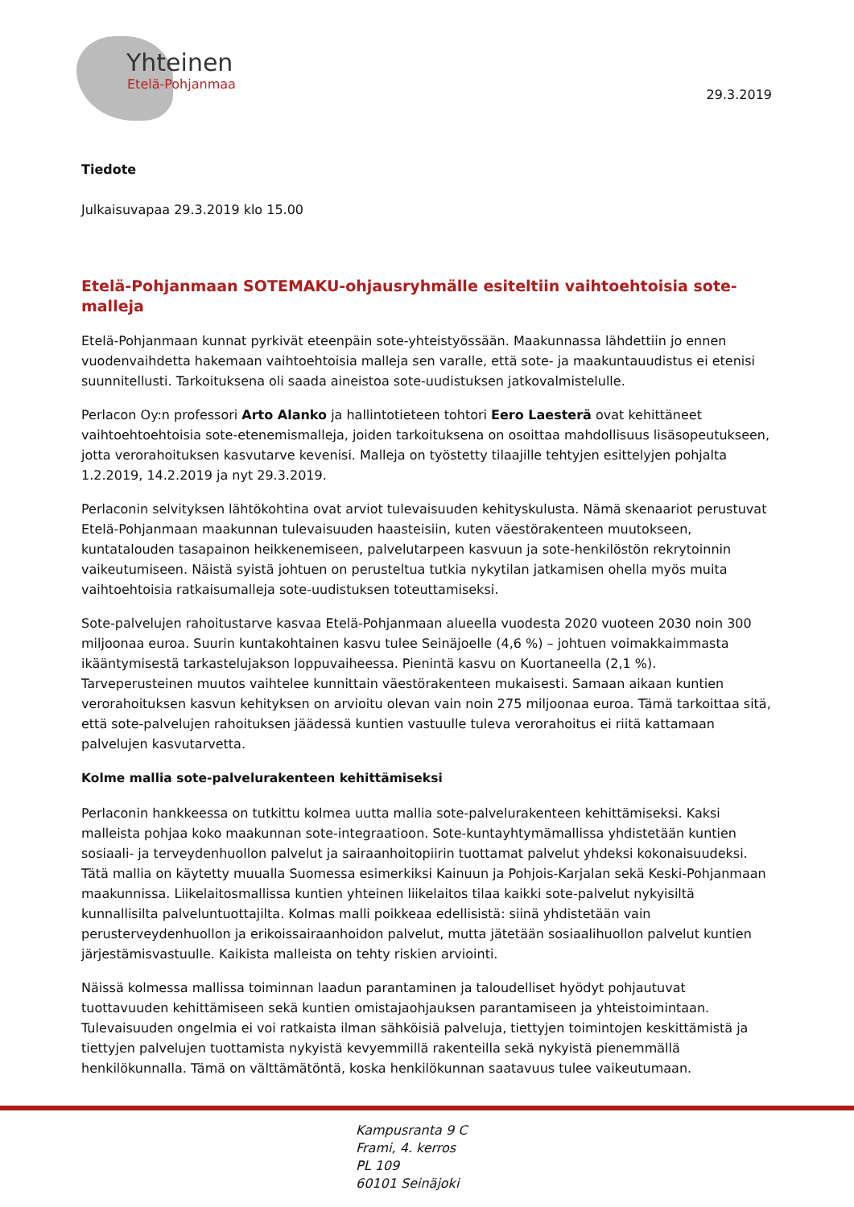Yhteinen
Etelä-Pohjanmaa
29.3.2019
Tiedote
Julkaisuvapaa 29.3.2019 klo 15.00
Etelä-Pohjanmaan SOTEMAKU-ohjausryhmälle esiteltiin vaihtoehtoisia sote-malleja
Etelä-Pohjanmaan kunnat pyrkivät eteenpäin sote-yhteistyössään. Maakunnassa lähdettiin jo ennen vuodenvaihdetta hakemaan vaihtoehtoisia malleja sen varalle, että sote- ja maakuntauudistus ei etenisi suunnitellusti. Tarkoituksena oli saada aineistoa sote-uudistuksen jatkovalmistelulle.
Perlacon Oy:n professori Arto Alanko ja hallintotieteen tohtori Eero Laesterä ovat kehittäneet vaihtoehtoehtoisia sote-etenemismalleja, joiden tarkoituksena on osoittaa mahdollisuus lisäsopeutukseen, jotta verorahoituksen kasvutarve kevenisi. Malleja on työstetty tilaajille tehtyjen esittelyjen pohjalta 1.2.2019, 14.2.2019 ja nyt 29.3.2019.
Perlaconin selvityksen lähtökohtina ovat arviot tulevaisuuden kehityskulusta. Nämä skenaariot perustuvat Etelä-Pohjanmaan maakunnan tulevaisuuden haasteisiin, kuten väestörakenteen muutokseen, kuntatalouden tasapainon heikkenemiseen, palvelutarpeen kasvuun ja sote-henkilöstön rekrytoinnin vaikeutumiseen. Näistä syistä johtuen on perusteltua tutkia nykytilan jatkamisen ohella myös muita vaihtoehtoisia ratkaisumalleja sote-uudistuksen toteuttamiseksi.
Sote-palvelujen rahoitustarve kasvaa Etelä-Pohjanmaan alueella vuodesta 2020 vuoteen 2030 noin 300 miljoonaa euroa. Suurin kuntakohtainen kasvu tulee Seinäjoelle (4,6 %) – johtuen voimakkaimmasta ikääntymisestä tarkastelujakson loppuvaiheessa. Pienintä kasvu on Kuortaneella (2,1 %). Tarveperusteinen muutos vaihtelee kunnittain väestörakenteen mukaisesti. Samaan aikaan kuntien verorahoituksen kasvun kehityksen on arvioitu olevan vain noin 275 miljoonaa euroa. Tämä tarkoittaa sitä, että sote-palvelujen rahoituksen jäädessä kuntien vastuulle tuleva verorahoitus ei riitä kattamaan palvelujen kasvutarvetta.
Kolme mallia sote-palvelurakenteen kehittämiseksi
Perlaconin hankkeessa on tutkittu kolmea uutta mallia sote-palvelurakenteen kehittämiseksi. Kaksi malleista pohjaa koko maakunnan sote-integraatioon. Sote-kuntayhtymämallissa yhdistetään kuntien sosiaali- ja terveydenhuollon palvelut ja sairaanhoitopiirin tuottamat palvelut yhdeksi kokonaisuudeksi. Tätä mallia on käytetty muualla Suomessa esimerkiksi Kainuun ja Pohjois-Karjalan sekä Keski-Pohjanmaan maakunnissa. Liikelaitosmallissa kuntien yhteinen liikelaitos tilaa kaikki sote-palvelut nykyisiltä kunnallisilta palveluntuottajilta. Kolmas malli poikkeaa edellisistä: siinä yhdistetään vain perusterveydenhuollon ja erikoissairaanhoidon palvelut, mutta jätetään sosiaalihuollon palvelut kuntien järjestämisvastuulle. Kaikista malleista on tehty riskien arviointi.
Näissä kolmessa mallissa toiminnan laadun parantaminen ja taloudelliset hyödyt pohjautuvat tuottavuuden kehittämiseen sekä kuntien omistajaohjauksen parantamiseen ja yhteistoimintaan. Tulevaisuuden ongelmia ei voi ratkaista ilman sähköisiä palveluja, tiettyjen toimintojen keskittämistä ja tiettyjen palvelujen tuottamista nykyistä kevyemmillä rakenteilla sekä nykyistä pienemmällä henkilökunnalla. Tämä on välttämätöntä, koska henkilökunnan saatavuus tulee vaikeutumaan.
Kampusranta 9 C
Frami, 4. kerros
PL 109
60101 Seinäjoki